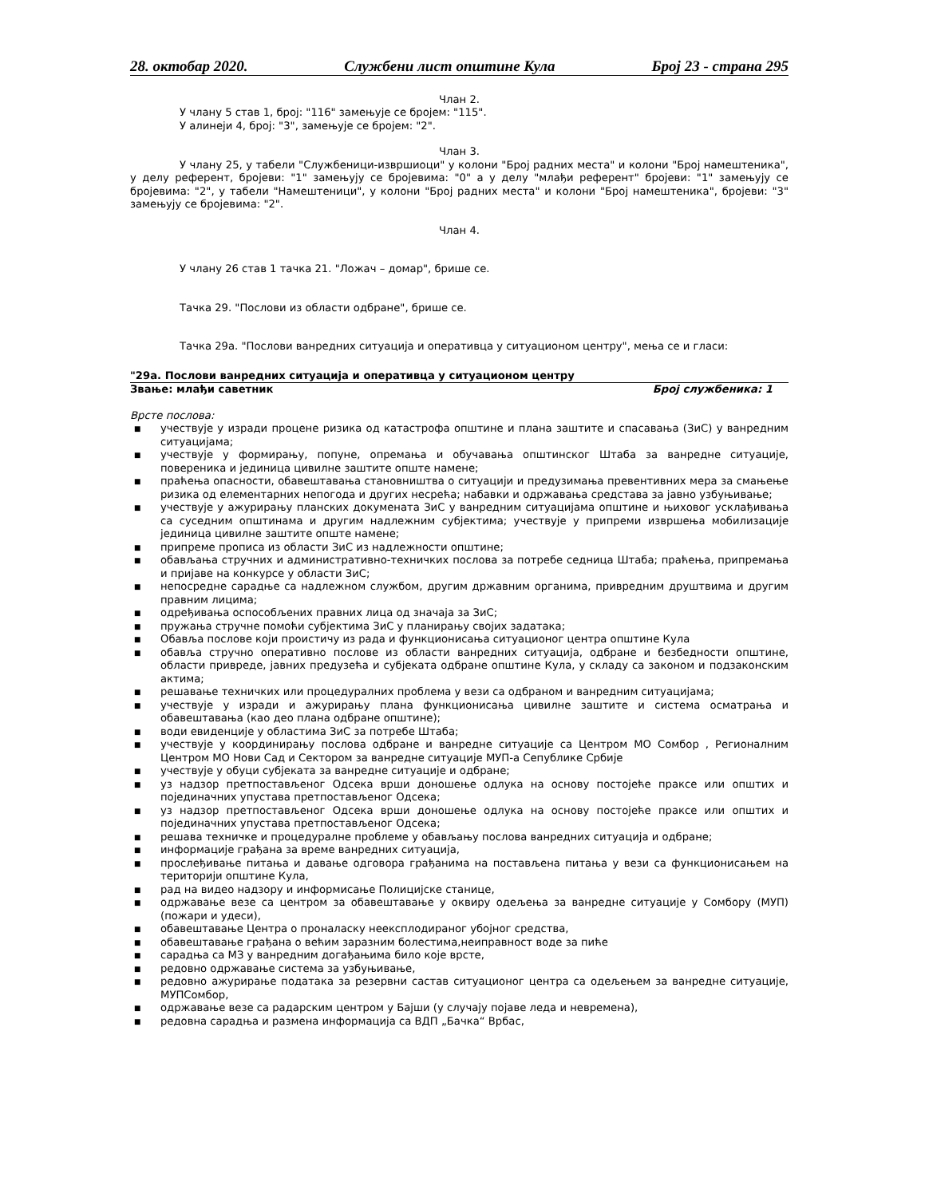28. октобар 2020. Службени лист општине Кула Број 23 - страна 295
Члан 2.
У члану 5 став 1, број: "116" замењује се бројем: "115".
У алинеји 4, број: "3", замењује се бројем: "2".
Члан 3.
У члану 25, у табели "Службеници-извршиоци" у колони "Број радних места" и колони "Број намештеника", у делу референт, бројеви: "1" замењују се бројевима: "0" а у делу "млађи референт" бројеви: "1" замењују се бројевима: "2", у табели "Намештеници", у колони "Број радних места" и колони "Број намештеника", бројеви: "3" замењују се бројевима: "2".
Члан 4.
У члану 26 став 1 тачка 21. "Ложач – домар", брише се.
Тачка 29. "Послови из области одбране", брише се.
Тачка 29а. "Послови ванредних ситуација и оперативца у ситуационом центру", мења се и гласи:
"29а. Послови ванредних ситуација и оперативца у ситуационом центру
Звање: млађи саветник Број службеника: 1
Врсте послова:
■ учествује у изради процене ризика од катастрофа општине и плана заштите и спасавања (ЗиС) у ванредним ситуацијама;
■ учествује у формирању, попуне, опремања и обучавања општинског Штаба за ванредне ситуације, повереника и јединица цивилне заштите опште намене;
■ праћења опасности, обавештавања становништва о ситуацији и предузимања превентивних мера за смањење ризика од елементарних непогода и других несрећа; набавки и одржавања средстава за јавно узбуњивање;
■ учествује у ажурирању планских докумената ЗиС у ванредним ситуацијама општине и њиховог усклађивања са суседним општинама и другим надлежним субјектима; учествује у припреми извршења мобилизације јединица цивилне заштите опште намене;
■ припреме прописа из области ЗиС из надлежности општине;
■ обављања стручних и административно-техничких послова за потребе седница Штаба; праћења, припремања и пријаве на конкурсе у области ЗиС;
■ непосредне сарадње са надлежном службом, другим државним органима, привредним друштвима и другим правним лицима;
■ одређивања оспособљених правних лица од значаја за ЗиС;
■ пружања стручне помоћи субјектима ЗиС у планирању својих задатака;
■ Обавља послове који проистичу из рада и функционисања ситуационог центра општине Кула
■ обавља стручно оперативно послове из области ванредних ситуација, одбране и безбедности општине, области привреде, јавних предузећа и субјеката одбране општине Кула, у складу са законом и подзаконским актима;
■ решавање техничких или процедуралних проблема у вези са одбраном и ванредним ситуацијама;
■ учествује у изради и ажурирању плана функционисања цивилне заштите и система осматрања и обавештавања (као део плана одбране општине);
■ води евиденције у областима ЗиС за потребе Штаба;
■ учествује у координирању послова одбране и ванредне ситуације са Центром МО Сомбор , Регионалним Центром МО Нови Сад и Сектором за ванредне ситуације МУП-а Сепублике Србије
■ учествује у обуци субјеката за ванредне ситуације и одбране;
■ уз надзор претпостављеног Одсека врши доношење одлука на основу постојеће праксе или општих и појединачних упустава претпостављеног Одсека;
■ уз надзор претпостављеног Одсека врши доношење одлука на основу постојеће праксе или општих и појединачних упустава претпостављеног Одсека;
■ решава техничке и процедуралне проблеме у обављању послова ванредних ситуација и одбране;
■ информације грађана за време ванредних ситуација,
■ прослеђивање питања и давање одговора грађанима на постављена питања у вези са функционисањем на територији општине Кула,
■ рад на видео надзору и информисање Полицијске станице,
■ одржавање везе са центром за обавештавање у оквиру одељења за ванредне ситуације у Сомбору (МУП) (пожари и удеси),
■ обавештавање Центра о проналаску неексплодираног убојног средства,
■ обавештавање грађана о већим заразним болестима,неиправност воде за пиће
■ сарадња са МЗ у ванредним догађањима било које врсте,
■ редовно одржавање система за узбуњивање,
■ редовно ажурирање података за резервни састав ситуационог центра са одељењем за ванредне ситуације, МУПСомбор,
■ одржавање везе са радарским центром у Бајши (у случају појаве леда и невремена),
■ редовна сарадња и размена информација са ВДП „Бачка“ Врбас,